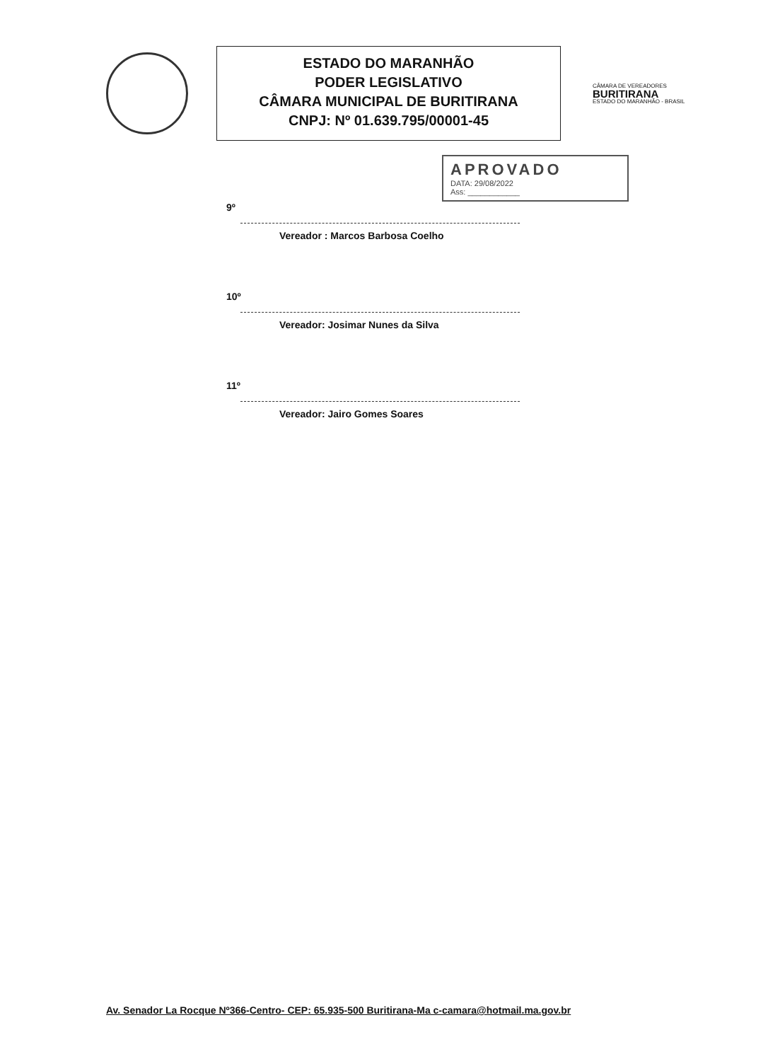ESTADO DO MARANHÃO
PODER LEGISLATIVO
CÂMARA MUNICIPAL DE BURITIRANA
CNPJ: Nº 01.639.795/00001-45
CÂMARA DE VEREADORES
BURITIRANA
ESTADO DO MARANHÃO - BRASIL
APROVADO
DATA: 29/08/2022
Ass: ____________
9º
Vereador : Marcos Barbosa Coelho
10º
Vereador: Josimar Nunes da Silva
11º
Vereador: Jairo Gomes Soares
Av. Senador La Rocque Nº366-Centro- CEP: 65.935-500 Buritirana-Ma c-camara@hotmail.ma.gov.br